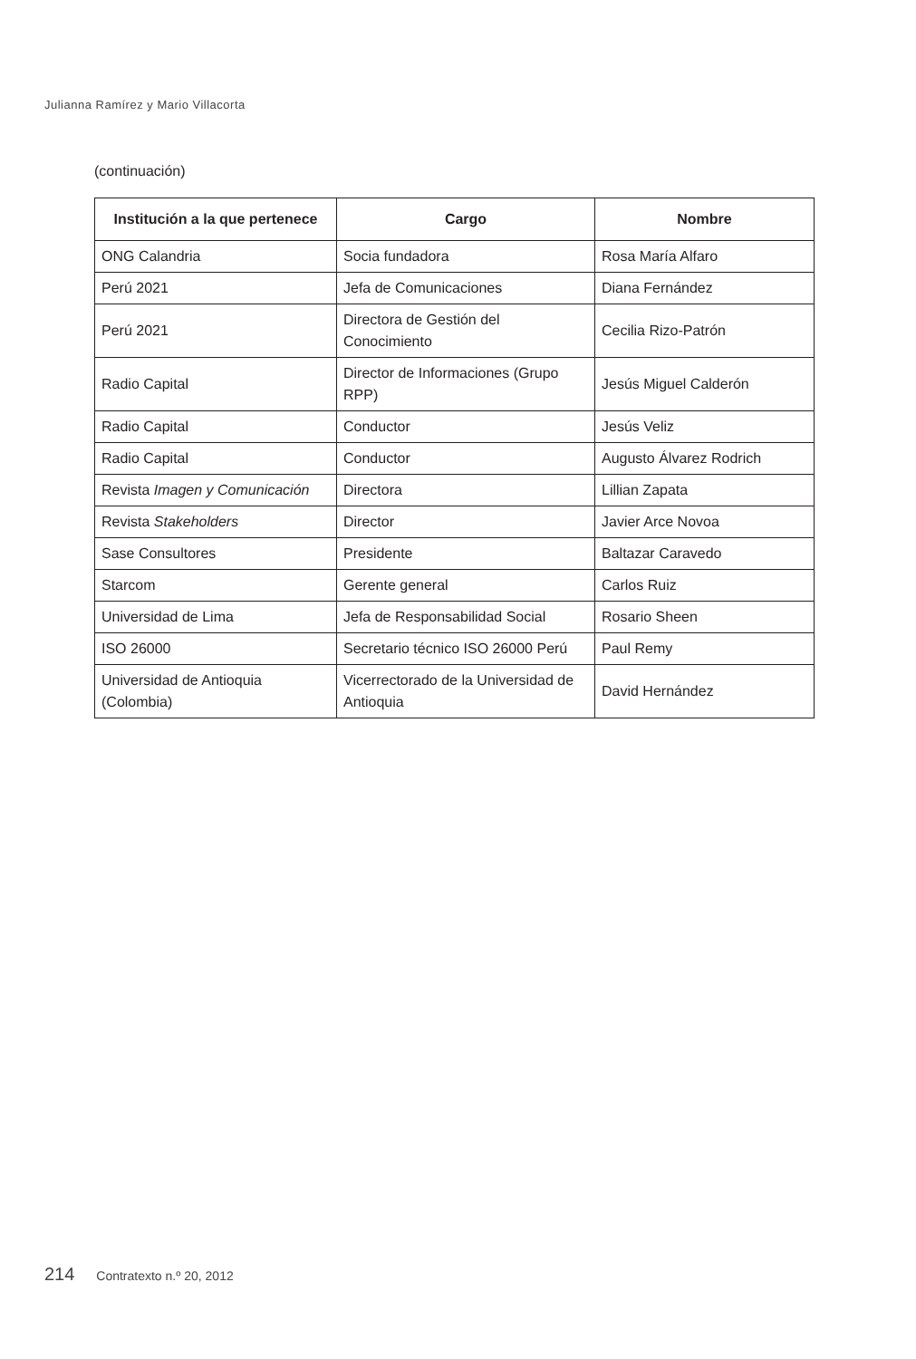Julianna Ramírez y Mario Villacorta
(continuación)
| Institución a la que pertenece | Cargo | Nombre |
| --- | --- | --- |
| ONG Calandria | Socia fundadora | Rosa María Alfaro |
| Perú 2021 | Jefa de Comunicaciones | Diana Fernández |
| Perú 2021 | Directora de Gestión del Conocimiento | Cecilia Rizo-Patrón |
| Radio Capital | Director de Informaciones (Grupo RPP) | Jesús Miguel Calderón |
| Radio Capital | Conductor | Jesús Veliz |
| Radio Capital | Conductor | Augusto Álvarez Rodrich |
| Revista Imagen y Comunicación | Directora | Lillian Zapata |
| Revista Stakeholders | Director | Javier Arce Novoa |
| Sase Consultores | Presidente | Baltazar Caravedo |
| Starcom | Gerente general | Carlos Ruiz |
| Universidad de Lima | Jefa de Responsabilidad Social | Rosario Sheen |
| ISO 26000 | Secretario técnico ISO 26000 Perú | Paul Remy |
| Universidad de Antioquia (Colombia) | Vicerrectorado de la Universidad de Antioquia | David Hernández |
214 Contratexto n.º 20, 2012